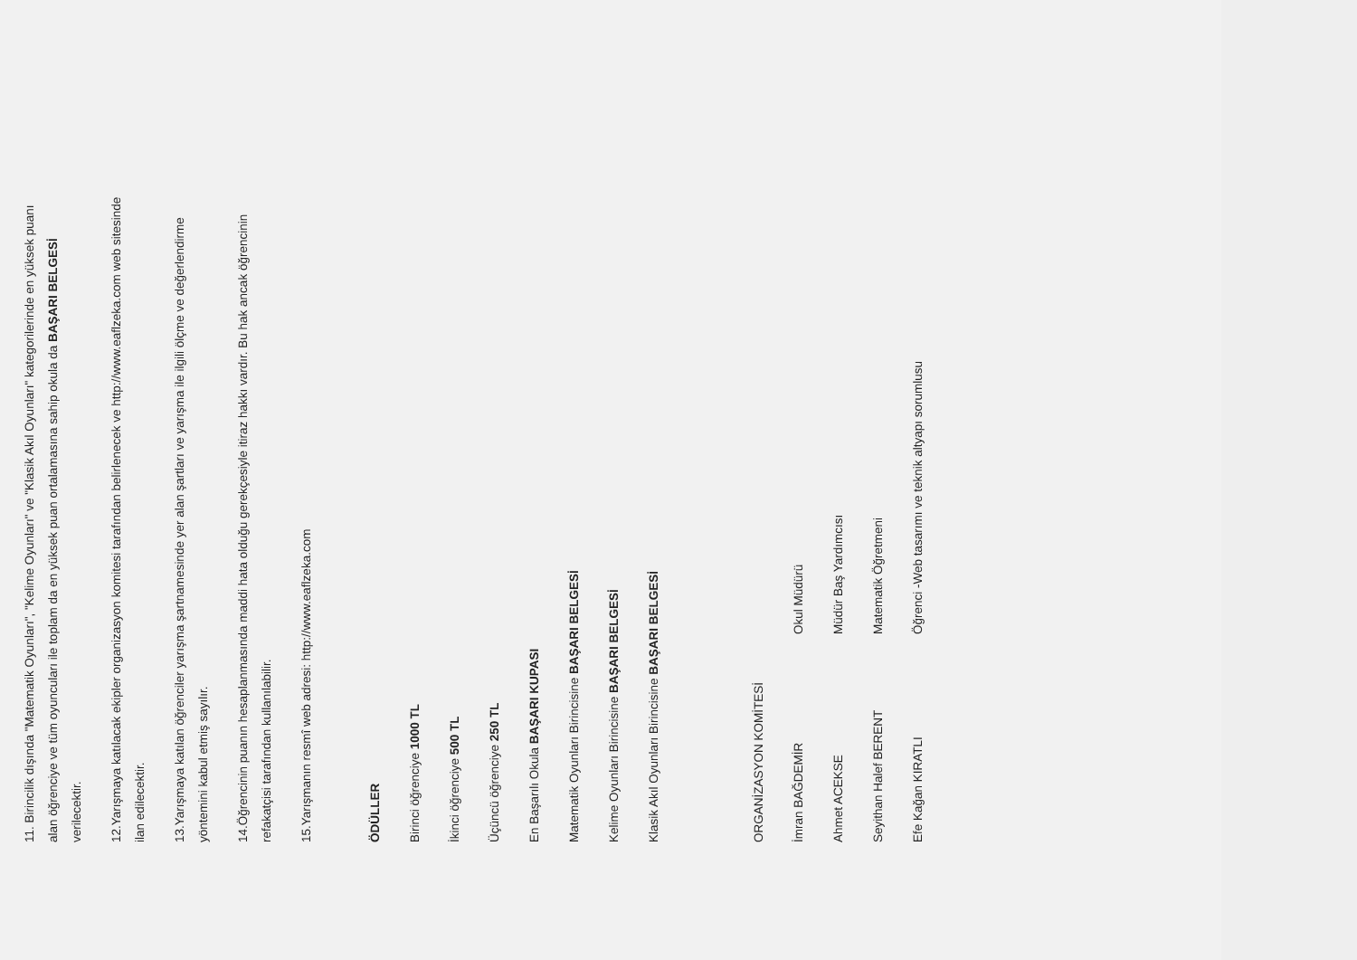11. Birincilik dışında "Matematik Oyunları", "Kelime Oyunları" ve "Klasik Akıl Oyunları" kategorilerinde en yüksek puanı alan öğrenciye ve tüm oyuncuları ile toplam da en yüksek puan ortalamasına sahip okula da BAŞARI BELGESİ verilecektir.
12.Yarışmaya katılacak ekipler organizasyon komitesi tarafından belirlenecek ve http://www.eaflzeka.com web sitesinde ilan edilecektir.
13.Yarışmaya katılan öğrenciler yarışma şartnamesinde yer alan şartları ve yarışma ile ilgili ölçme ve değerlendirme yöntemini kabul etmiş sayılır.
14.Öğrencinin puanın hesaplanmasında maddi hata olduğu gerekçesiyle itiraz hakkı vardır. Bu hak ancak öğrencinin refakatçisi tarafından kullanılabilir.
15.Yarışmanın resmî web adresi: http://www.eaflzeka.com
ÖDÜLLER
Birinci öğrenciye 1000 TL
İkinci öğrenciye 500 TL
Üçüncü öğrenciye 250 TL
En Başarılı Okula BAŞARI KUPASI
Matematik Oyunları Birincisine BAŞARI BELGESİ
Kelime Oyunları Birincisine BAŞARI BELGESİ
Klasik Akıl Oyunları Birincisine BAŞARI BELGESİ
ORGANİZASYON KOMİTESİ
İmran BAĞDEMİR Okul Müdürü
Ahmet ACEKSE Müdür Baş Yardımcısı
Seyithan Halef BERENT Matematik Öğretmeni
Efe Kağan KIRATLI Öğrenci -Web tasarımı ve teknik altyapı sorumlusu